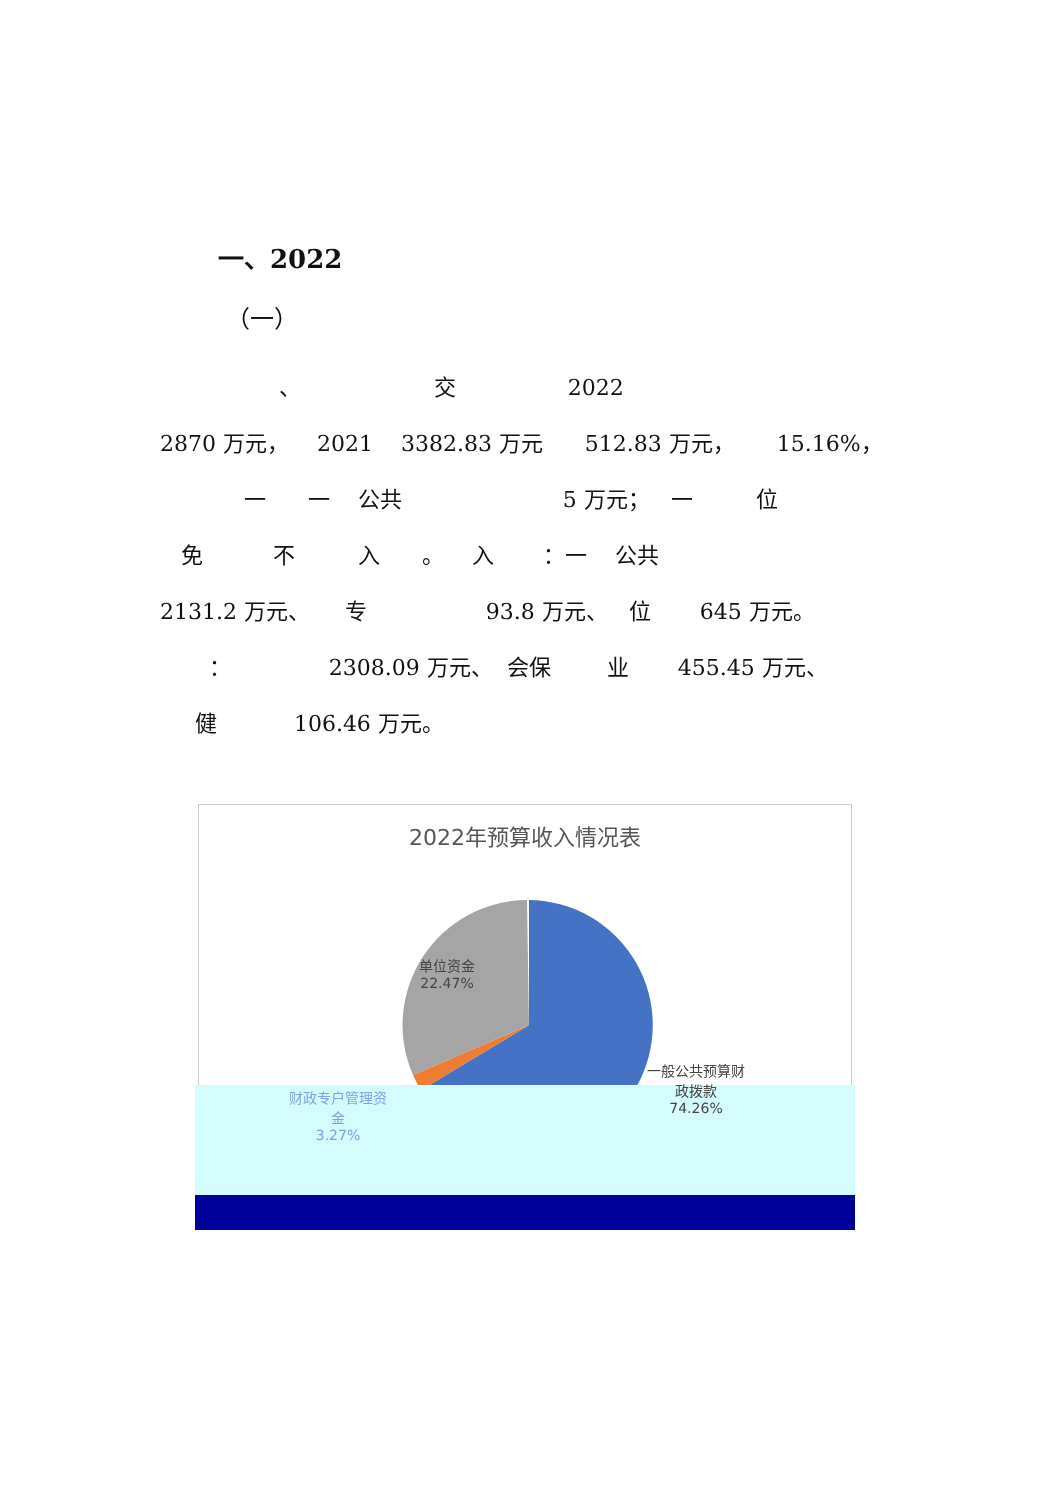一、2022
（一）
、 交 2022
2870 万元， 2021 3382.83 万元 512.83 万元， 15.16%，
一 一 公共 5 万元； 一 位
免 不 入 。 入 ：一 公共
2131.2 万元、 专 93.8 万元、 位 645 万元。
： 2308.09 万元、 会保 业 455.45 万元、
健 106.46 万元。
2022年预算收入情况表
单位资金
22.47%
一般公共预算财
政拨款
74.26%
财政专户管理资
金
3.27%